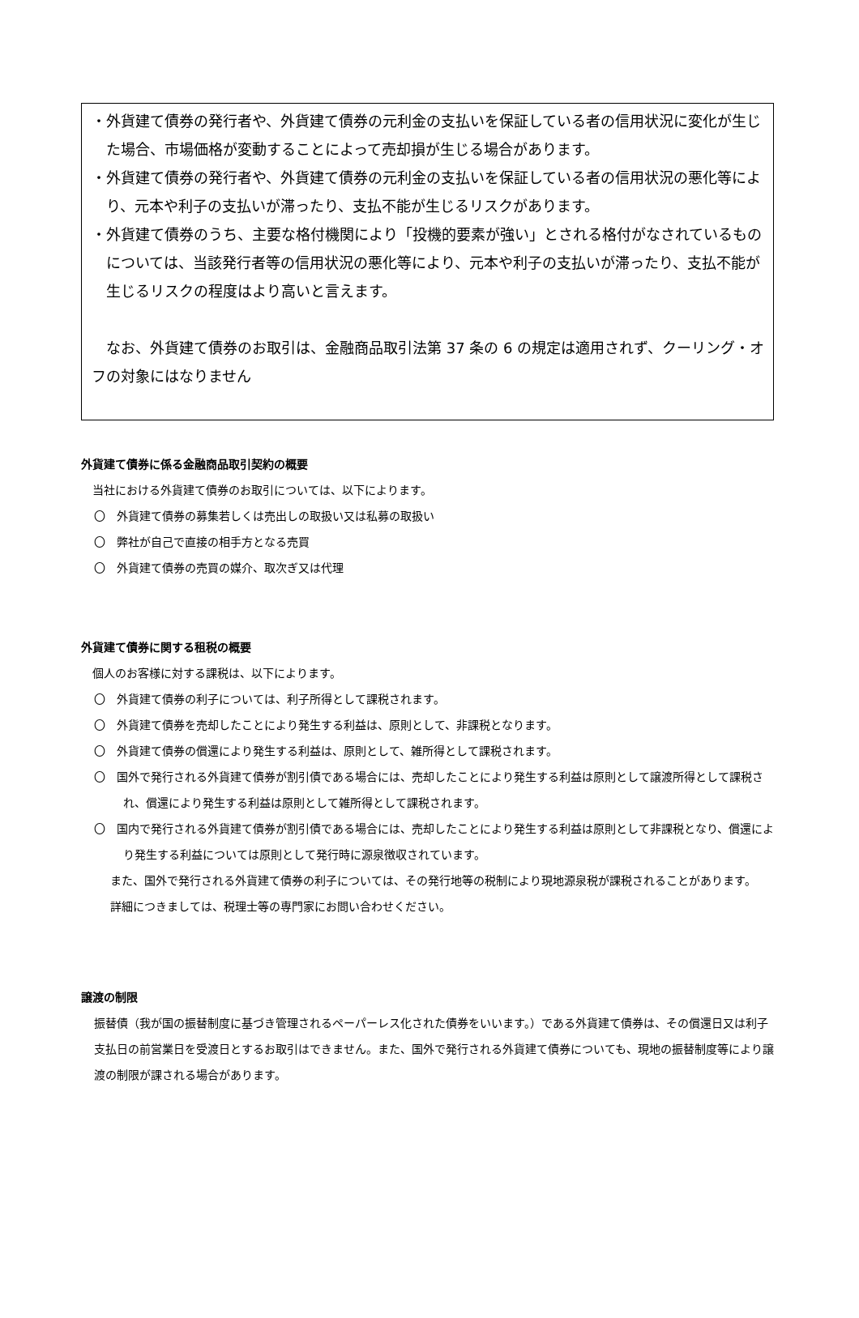・外貨建て債券の発行者や、外貨建て債券の元利金の支払いを保証している者の信用状況に変化が生じた場合、市場価格が変動することによって売却損が生じる場合があります。
・外貨建て債券の発行者や、外貨建て債券の元利金の支払いを保証している者の信用状況の悪化等により、元本や利子の支払いが滞ったり、支払不能が生じるリスクがあります。
・外貨建て債券のうち、主要な格付機関により「投機的要素が強い」とされる格付がなされているものについては、当該発行者等の信用状況の悪化等により、元本や利子の支払いが滞ったり、支払不能が生じるリスクの程度はより高いと言えます。
　なお、外貨建て債券のお取引は、金融商品取引法第 37 条の 6 の規定は適用されず、クーリング・オフの対象にはなりません
外貨建て債券に係る金融商品取引契約の概要
　当社における外貨建て債券のお取引については、以下によります。
〇　外貨建て債券の募集若しくは売出しの取扱い又は私募の取扱い
〇　弊社が自己で直接の相手方となる売買
〇　外貨建て債券の売買の媒介、取次ぎ又は代理
外貨建て債券に関する租税の概要
　個人のお客様に対する課税は、以下によります。
〇　外貨建て債券の利子については、利子所得として課税されます。
〇　外貨建て債券を売却したことにより発生する利益は、原則として、非課税となります。
〇　外貨建て債券の償還により発生する利益は、原則として、雑所得として課税されます。
〇　国外で発行される外貨建て債券が割引債である場合には、売却したことにより発生する利益は原則として譲渡所得として課税され、償還により発生する利益は原則として雑所得として課税されます。
〇　国内で発行される外貨建て債券が割引債である場合には、売却したことにより発生する利益は原則として非課税となり、償還により発生する利益については原則として発行時に源泉徴収されています。
また、国外で発行される外貨建て債券の利子については、その発行地等の税制により現地源泉税が課税されることがあります。
詳細につきましては、税理士等の専門家にお問い合わせください。
譲渡の制限
振替債（我が国の振替制度に基づき管理されるペーパーレス化された債券をいいます。）である外貨建て債券は、その償還日又は利子支払日の前営業日を受渡日とするお取引はできません。また、国外で発行される外貨建て債券についても、現地の振替制度等により譲渡の制限が課される場合があります。